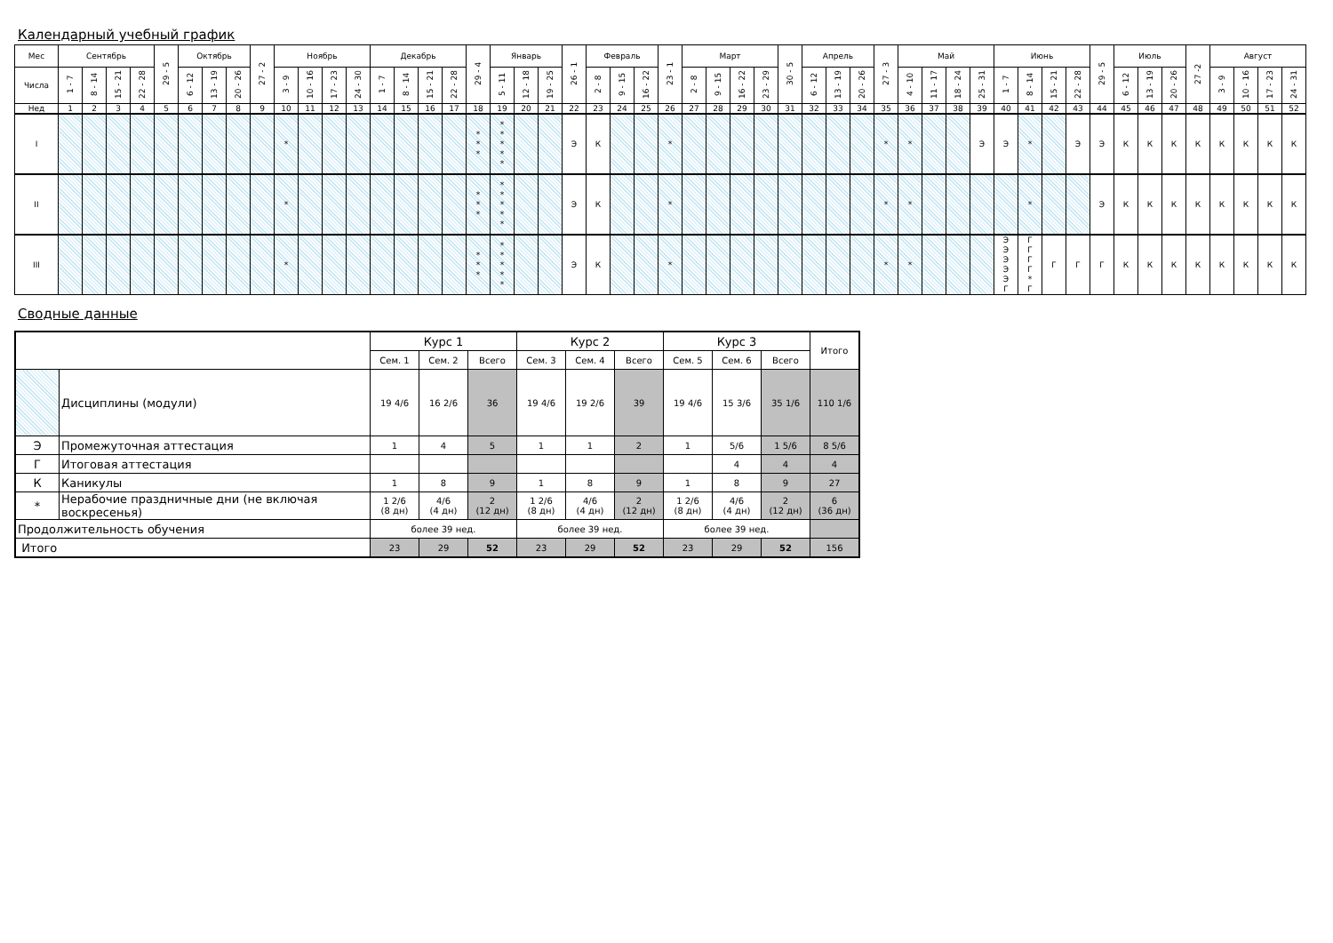Календарный учебный график
| Мес | Сентябрь | | | | 29 - 5 | Октябрь | | | 27 - 2 | Ноябрь | | | | Декабрь | | | | 29 - 4 | Январь | | | 26 - 1 | Февраль | | | 23 - 1 | Март | | | | 30 - 5 | Апрель | | | 27 - 3 | Май | | | | Июнь | | | | 29 - 5 | Июль | | | 27 -2 | Август | | | |
| Числа | 1 - 7 | 8 - 14 | 15 - 21 | 22 - 28 | | 6 - 12 | 13 - 19 | 20 - 26 | | 3 - 9 | 10 - 16 | 17 - 23 | 24 - 30 | 1 - 7 | 8 - 14 | 15 - 21 | 22 - 28 | | 5 - 11 | 12 - 18 | 19 - 25 | | 2 - 8 | 9 - 15 | 16 - 22 | | 2 - 8 | 9 - 15 | 16 - 22 | 23 - 29 | | 6 - 12 | 13 - 19 | 20 - 26 | | 4 - 10 | 11 - 17 | 18 - 24 | 25 - 31 | 1 - 7 | 8 - 14 | 15 - 21 | 22 - 28 | | 6 - 12 | 13 - 19 | 20 - 26 | | 3 - 9 | 10 - 16 | 17 - 23 | 24 - 31 |
| Нед | 1 | 2 | 3 | 4 | 5 | 6 | 7 | 8 | 9 | 10 | 11 | 12 | 13 | 14 | 15 | 16 | 17 | 18 | 19 | 20 | 21 | 22 | 23 | 24 | 25 | 26 | 27 | 28 | 29 | 30 | 31 | 32 | 33 | 34 | 35 | 36 | 37 | 38 | 39 | 40 | 41 | 42 | 43 | 44 | 45 | 46 | 47 | 48 | 49 | 50 | 51 | 52 |
| I | | | | | | | | | | * | | | | | | | | * * * | * * * * * | | | Э | К | | | * | | | | | | | | | * | * | | | Э | Э | * | | Э | Э | К | К | К | К | К | К | К | К |
| II | | | | | | | | | | * | | | | | | | | * * * | * * * * * | | | Э | К | | | * | | | | | | | | | * | * | | | | | * | | | Э | К | К | К | К | К | К | К | К |
| III | | | | | | | | | | * | | | | | | | | * * * | * * * * * | | | Э | К | | | * | | | | | | | | | * | * | | | | Э Э Э Э Э Г | Г Г Г Г * Г | Г | Г | Г | К | К | К | К | К | К | К | К |
Сводные данные
| | | Курс 1 | | | Курс 2 | | | Курс 3 | | | Итого |
| | | Сем. 1 | Сем. 2 | Всего | Сем. 3 | Сем. 4 | Всего | Сем. 5 | Сем. 6 | Всего | |
| | Дисциплины (модули) | 19 4/6 | 16 2/6 | 36 | 19 4/6 | 19 2/6 | 39 | 19 4/6 | 15 3/6 | 35 1/6 | 110 1/6 |
| Э | Промежуточная аттестация | 1 | 4 | 5 | 1 | 1 | 2 | 1 | 5/6 | 1 5/6 | 8 5/6 |
| Г | Итоговая аттестация | | | | | | | | 4 | 4 | 4 |
| К | Каникулы | 1 | 8 | 9 | 1 | 8 | 9 | 1 | 8 | 9 | 27 |
| * | Нерабочие праздничные дни (не включая воскресенья) | 1 2/6 (8 дн) | 4/6 (4 дн) | 2 (12 дн) | 1 2/6 (8 дн) | 4/6 (4 дн) | 2 (12 дн) | 1 2/6 (8 дн) | 4/6 (4 дн) | 2 (12 дн) | 6 (36 дн) |
| Продолжительность обучения | | более 39 нед. | | | более 39 нед. | | | более 39 нед. | | | |
| Итого | | 23 | 29 | 52 | 23 | 29 | 52 | 23 | 29 | 52 | 156 |